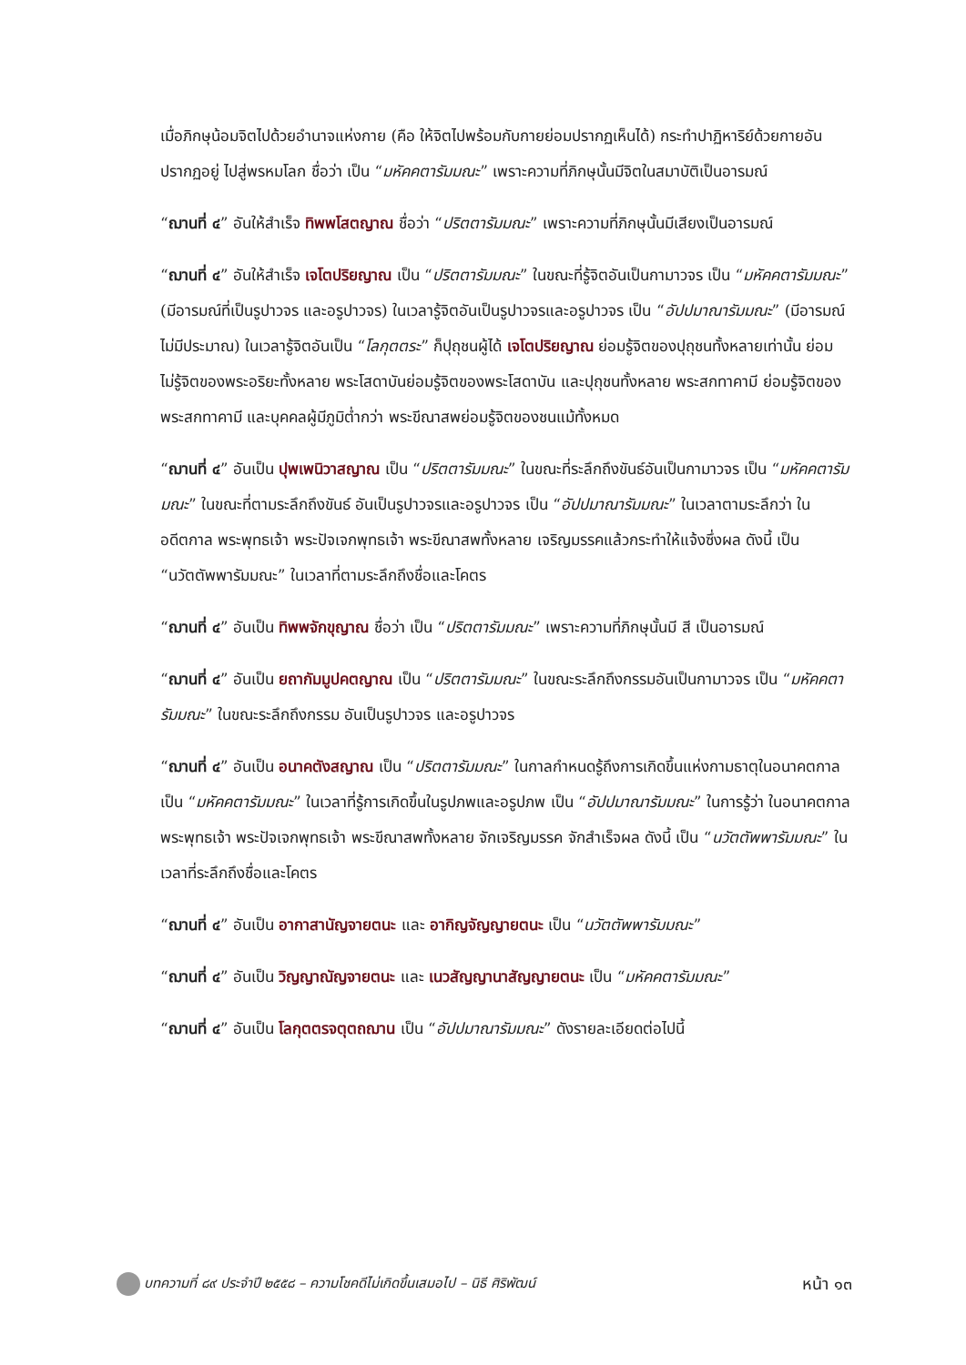เมื่อภิกษุน้อมจิตไปด้วยอำนาจแห่งกาย (คือ ให้จิตไปพร้อมกับกายย่อมปรากฏเห็นได้) กระทำปาฏิหาริย์ด้วยกายอันปรากฏอยู่ ไปสู่พรหมโลก ชื่อว่า เป็น “มหัคคตารัมมณะ” เพราะความที่ภิกษุนั้นมีจิตในสมาบัติเป็นอารมณ์
“ฌานที่ ๔” อันให้สำเร็จ ทิพพโสตญาณ ชื่อว่า “ปริตตารัมมณะ” เพราะความที่ภิกษุนั้นมีเสียงเป็นอารมณ์
“ฌานที่ ๔” อันให้สำเร็จ เจโตปริยญาณ เป็น “ปริตตารัมมณะ” ในขณะที่รู้จิตอันเป็นกามาวจร เป็น “มหัคคตารัมมณะ” (มีอารมณ์ที่เป็นรูปาวจร และอรูปาวจร) ในเวลารู้จิตอันเป็นรูปาวจรและอรูปาวจร เป็น “อัปปมาณารัมมณะ” (มีอารมณ์ไม่มีประมาณ) ในเวลารู้จิตอันเป็น “โลกุตตระ” ก็ปุถุชนผู้ได้ เจโตปริยญาณ ย่อมรู้จิตของปุถุชนทั้งหลายเท่านั้น ย่อมไม่รู้จิตของพระอริยะทั้งหลาย พระโสดาบันย่อมรู้จิตของพระโสดาบัน และปุถุชนทั้งหลาย พระสกทาคามี ย่อมรู้จิตของพระสกทาคามี และบุคคลผู้มีภูมิต่ำกว่า พระขีณาสพย่อมรู้จิตของชนแม้ทั้งหมด
“ฌานที่ ๔” อันเป็น ปุพเพนิวาสญาณ เป็น “ปริตตารัมมณะ” ในขณะที่ระลึกถึงขันธ์อันเป็นกามาวจร เป็น “มหัคคตารัมมณะ” ในขณะที่ตามระลึกถึงขันธ์ อันเป็นรูปาวจรและอรูปาวจร เป็น “อัปปมาณารัมมณะ” ในเวลาตามระลึกว่า ในอดีตกาล พระพุทธเจ้า พระปัจเจกพุทธเจ้า พระขีณาสพทั้งหลาย เจริญมรรคแล้วกระทำให้แจ้งซึ่งผล ดังนี้ เป็น “นวัตตัพพารัมมณะ” ในเวลาที่ตามระลึกถึงชื่อและโคตร
“ฌานที่ ๔” อันเป็น ทิพพจักขุญาณ ชื่อว่า เป็น “ปริตตารัมมณะ” เพราะความที่ภิกษุนั้นมี สี เป็นอารมณ์
“ฌานที่ ๔” อันเป็น ยถากัมมูปคตญาณ เป็น “ปริตตารัมมณะ” ในขณะระลึกถึงกรรมอันเป็นกามาวจร เป็น “มหัคคตารัมมณะ” ในขณะระลึกถึงกรรม อันเป็นรูปาวจร และอรูปาวจร
“ฌานที่ ๔” อันเป็น อนาคตังสญาณ เป็น “ปริตตารัมมณะ” ในกาลกำหนดรู้ถึงการเกิดขึ้นแห่งกามธาตุในอนาคตกาล เป็น “มหัคคตารัมมณะ” ในเวลาที่รู้การเกิดขึ้นในรูปภพและอรูปภพ เป็น “อัปปมาณารัมมณะ” ในการรู้ว่า ในอนาคตกาล พระพุทธเจ้า พระปัจเจกพุทธเจ้า พระขีณาสพทั้งหลาย จักเจริญมรรค จักสำเร็จผล ดังนี้ เป็น “นวัตตัพพารัมมณะ” ในเวลาที่ระลึกถึงชื่อและโคตร
“ฌานที่ ๔” อันเป็น อากาสานัญจายตนะ และ อากิญจัญญายตนะ เป็น “นวัตตัพพารัมมณะ”
“ฌานที่ ๔” อันเป็น วิญญาณัญจายตนะ และ เนวสัญญานาสัญญายตนะ เป็น “มหัคคตารัมมณะ”
“ฌานที่ ๔” อันเป็น โลกุตตรจตุตถฌาน เป็น “อัปปมาณารัมมณะ” ดังรายละเอียดต่อไปนี้
บทความที่ ๘๙ ประจำปี ๒๕๕๘ – ความโชคดีไม่เกิดขึ้นเสมอไป – นิธี ศิริพัฒน์ หน้า ๑๓